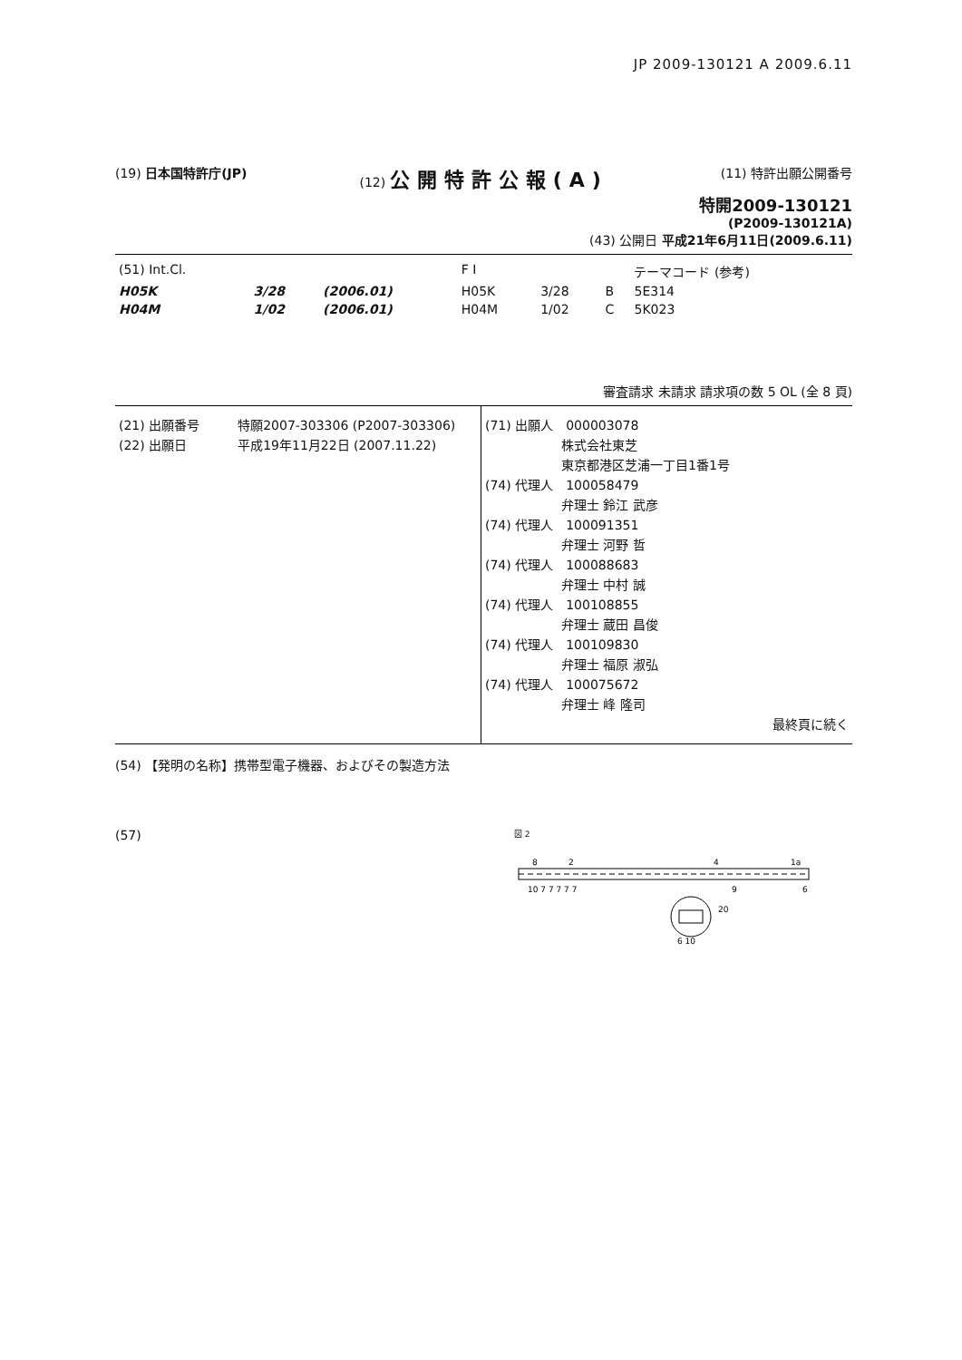JP 2009-130121 A 2009.6.11
(19) 日本国特許庁(JP) (12) 公開特許公報(A)
(11) 特許出願公開番号
特開2009-130121
(P2009-130121A)
(43) 公開日 平成21年6月11日(2009.6.11)
| (51) Int.Cl. | | | F I | | | テーマコード (参考) |
| H05K | 3/28 | (2006.01) | H05K | 3/28 | B | 5E314 |
| H04M | 1/02 | (2006.01) | H04M | 1/02 | C | 5K023 |
審査請求 未請求 請求項の数 5 OL (全 8 頁)
(21) 出願番号　　　特願2007-303306 (P2007-303306)
(22) 出願日　　　　平成19年11月22日 (2007.11.22)
(71) 出願人　000003078
　　　　　　株式会社東芝
　　　　　　東京都港区芝浦一丁目1番1号
(74) 代理人　100058479
　　　　　　弁理士 鈴江 武彦
(74) 代理人　100091351
　　　　　　弁理士 河野 哲
(74) 代理人　100088683
　　　　　　弁理士 中村 誠
(74) 代理人　100108855
　　　　　　弁理士 蔵田 昌俊
(74) 代理人　100109830
　　　　　　弁理士 福原 淑弘
(74) 代理人　100075672
　　　　　　弁理士 峰 隆司
最終頁に続く
(54) 【発明の名称】携帯型電子機器、およびその製造方法
(57)
図 2
8
2
4
1a
10 7 7 7 7 7
9
6
20
6 10